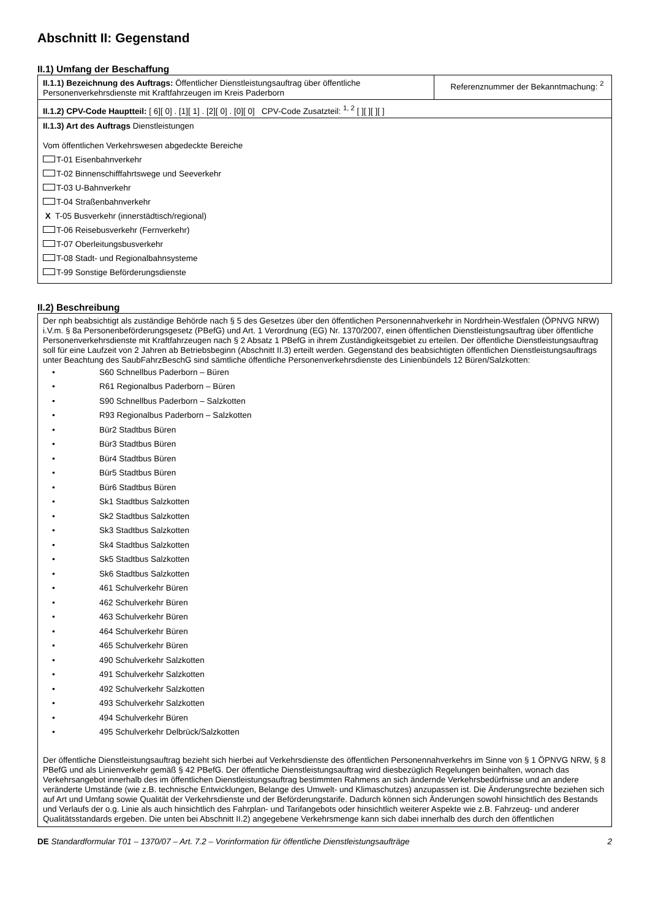Abschnitt II: Gegenstand
II.1) Umfang der Beschaffung
| II.1.1) Bezeichnung des Auftrags: Öffentlicher Dienstleistungsauftrag über öffentliche Personenverkehrsdienste mit Kraftfahrzeugen im Kreis Paderborn | Referenznummer der Bekanntmachung: <sup>2</sup> |
| II.1.2) CPV-Code Hauptteil: [ 6][ 0] . [1][ 1] . [2][ 0] . [0][ 0] CPV-Code Zusatzteil: <sup>1, 2</sup> [ ][ ][ ][ ] | |
| II.1.3) Art des Auftrags Dienstleistungen Vom öffentlichen Verkehrswesen abgedeckte Bereiche T-01 Eisenbahnverkehr T-02 Binnenschifffahrtswege und Seeverkehr T-03 U-Bahnverkehr T-04 Straßenbahnverkehr X T-05 Busverkehr (innerstädtisch/regional) T-06 Reisebusverkehr (Fernverkehr) T-07 Oberleitungsbusverkehr T-08 Stadt- und Regionalbahnsysteme T-99 Sonstige Beförderungsdienste | |
II.2) Beschreibung
Der nph beabsichtigt als zuständige Behörde nach § 5 des Gesetzes über den öffentlichen Personennahverkehr in Nordrhein-Westfalen (ÖPNVG NRW) i.V.m. § 8a Personenbeförderungsgesetz (PBefG) und Art. 1 Verordnung (EG) Nr. 1370/2007, einen öffentlichen Dienstleistungsauftrag über öffentliche Personenverkehrsdienste mit Kraftfahrzeugen nach § 2 Absatz 1 PBefG in ihrem Zuständigkeitsgebiet zu erteilen. Der öffentliche Dienstleistungsauftrag soll für eine Laufzeit von 2 Jahren ab Betriebsbeginn (Abschnitt II.3) erteilt werden. Gegenstand des beabsichtigten öffentlichen Dienstleistungsauftrags unter Beachtung des SaubFahrzBeschG sind sämtliche öffentliche Personenverkehrsdienste des Linienbündels 12 Büren/Salzkotten:
• S60 Schnellbus Paderborn – Büren
• R61 Regionalbus Paderborn – Büren
• S90 Schnellbus Paderborn – Salzkotten
• R93 Regionalbus Paderborn – Salzkotten
• Bür2 Stadtbus Büren
• Bür3 Stadtbus Büren
• Bür4 Stadtbus Büren
• Bür5 Stadtbus Büren
• Bür6 Stadtbus Büren
• Sk1 Stadtbus Salzkotten
• Sk2 Stadtbus Salzkotten
• Sk3 Stadtbus Salzkotten
• Sk4 Stadtbus Salzkotten
• Sk5 Stadtbus Salzkotten
• Sk6 Stadtbus Salzkotten
• 461 Schulverkehr Büren
• 462 Schulverkehr Büren
• 463 Schulverkehr Büren
• 464 Schulverkehr Büren
• 465 Schulverkehr Büren
• 490 Schulverkehr Salzkotten
• 491 Schulverkehr Salzkotten
• 492 Schulverkehr Salzkotten
• 493 Schulverkehr Salzkotten
• 494 Schulverkehr Büren
• 495 Schulverkehr Delbrück/Salzkotten
Der öffentliche Dienstleistungsauftrag bezieht sich hierbei auf Verkehrsdienste des öffentlichen Personennahverkehrs im Sinne von § 1 ÖPNVG NRW, § 8 PBefG und als Linienverkehr gemäß § 42 PBefG. Der öffentliche Dienstleistungsauftrag wird diesbezüglich Regelungen beinhalten, wonach das Verkehrsangebot innerhalb des im öffentlichen Dienstleistungsauftrag bestimmten Rahmens an sich ändernde Verkehrsbedürfnisse und an andere veränderte Umstände (wie z.B. technische Entwicklungen, Belange des Umwelt- und Klimaschutzes) anzupassen ist. Die Änderungsrechte beziehen sich auf Art und Umfang sowie Qualität der Verkehrsdienste und der Beförderungstarife. Dadurch können sich Änderungen sowohl hinsichtlich des Bestands und Verlaufs der o.g. Linie als auch hinsichtlich des Fahrplan- und Tarifangebots oder hinsichtlich weiterer Aspekte wie z.B. Fahrzeug- und anderer Qualitätsstandards ergeben. Die unten bei Abschnitt II.2) angegebene Verkehrsmenge kann sich dabei innerhalb des durch den öffentlichen
DE Standardformular T01 – 1370/07 – Art. 7.2 – Vorinformation für öffentliche Dienstleistungsaufträge
2